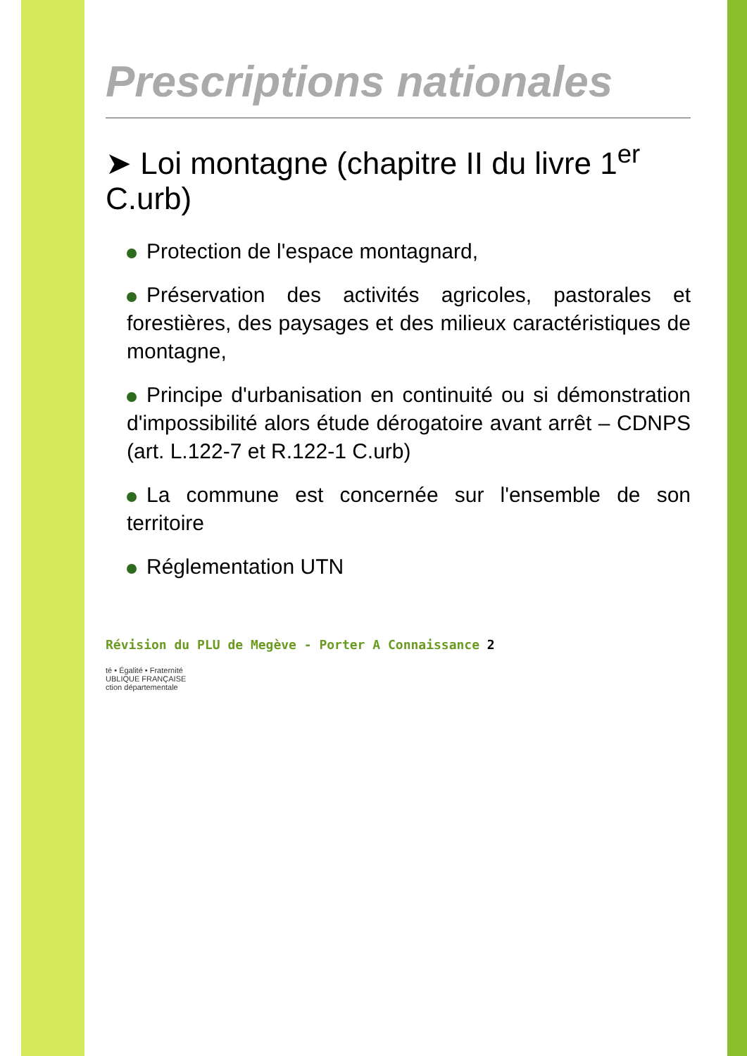Prescriptions nationales
➤ Loi montagne (chapitre II du livre 1<sup>er</sup> C.urb)
Protection de l'espace montagnard,
Préservation des activités agricoles, pastorales et forestières, des paysages et des milieux caractéristiques de montagne,
Principe d'urbanisation en continuité ou si démonstration d'impossibilité alors étude dérogatoire avant arrêt – CDNPS (art. L.122-7 et R.122-1 C.urb)
La commune est concernée sur l'ensemble de son territoire
Réglementation UTN
Révision du PLU de Megève - Porter A Connaissance 2
té • Égalité • Fraternité
UBLIQUE FRANÇAISE
ction départementale